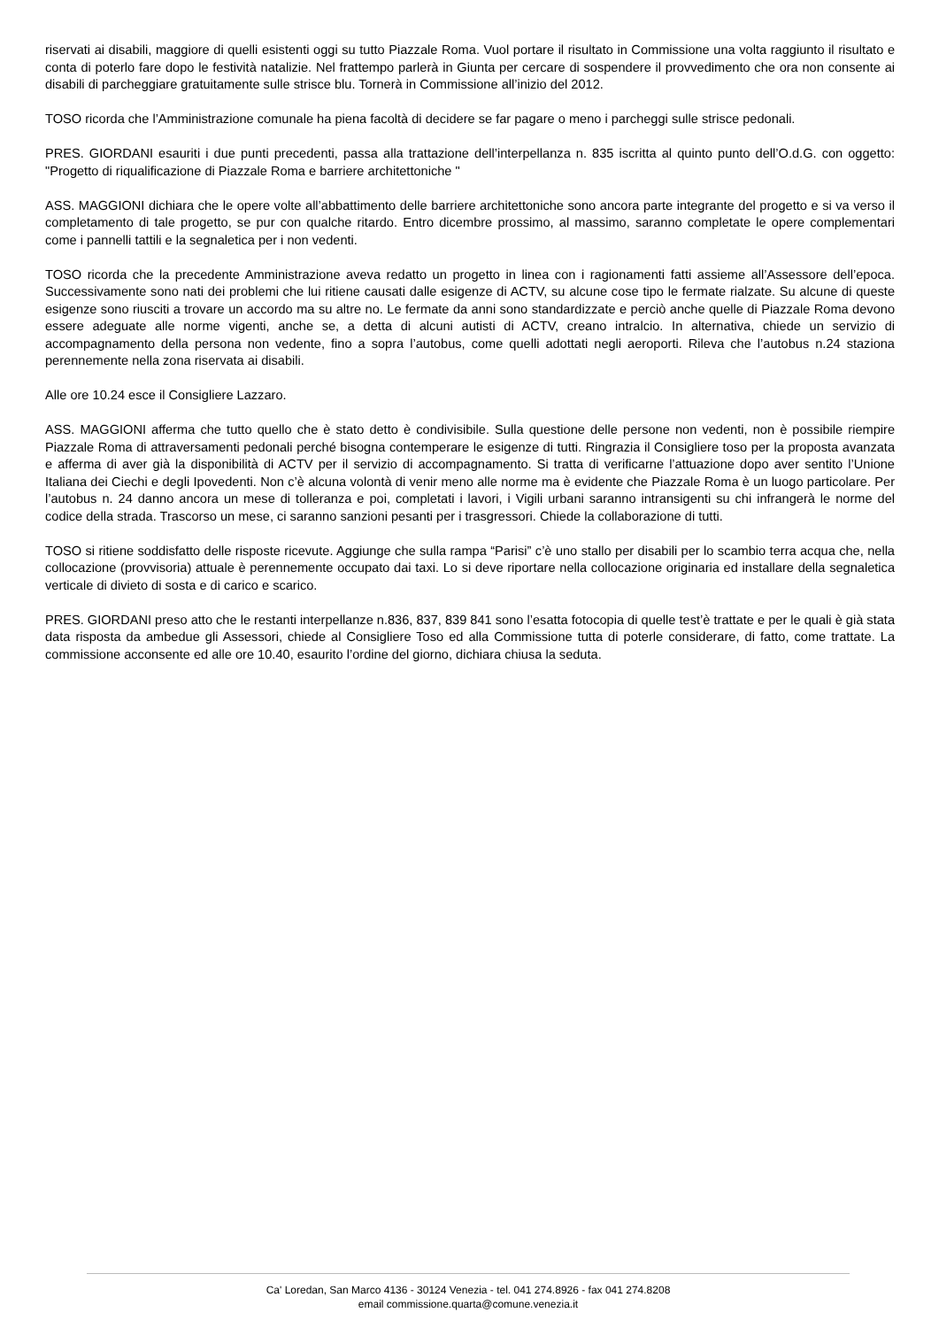riservati ai disabili, maggiore di quelli esistenti oggi su tutto Piazzale Roma. Vuol portare il risultato in Commissione una volta raggiunto il risultato e conta di poterlo fare dopo le festività natalizie. Nel frattempo parlerà in Giunta per cercare di sospendere il provvedimento che ora non consente ai disabili di parcheggiare gratuitamente sulle strisce blu. Tornerà in Commissione all’inizio del 2012.
TOSO ricorda che l’Amministrazione comunale ha piena facoltà di decidere se far pagare o meno i parcheggi sulle strisce pedonali.
PRES. GIORDANI esauriti i due punti precedenti, passa alla trattazione dell’interpellanza n. 835 iscritta al quinto punto dell’O.d.G. con oggetto: "Progetto di riqualificazione di Piazzale Roma e barriere architettoniche "
ASS. MAGGIONI dichiara che le opere volte all’abbattimento delle barriere architettoniche sono ancora parte integrante del progetto e si va verso il completamento di tale progetto, se pur con qualche ritardo. Entro dicembre prossimo, al massimo, saranno completate le opere complementari come i pannelli tattili e la segnaletica per i non vedenti.
TOSO ricorda che la precedente Amministrazione aveva redatto un progetto in linea con i ragionamenti fatti assieme all’Assessore dell’epoca. Successivamente sono nati dei problemi che lui ritiene causati dalle esigenze di ACTV, su alcune cose tipo le fermate rialzate. Su alcune di queste esigenze sono riusciti a trovare un accordo ma su altre no. Le fermate da anni sono standardizzate e perciò anche quelle di Piazzale Roma devono essere adeguate alle norme vigenti, anche se, a detta di alcuni autisti di ACTV, creano intralcio. In alternativa, chiede un servizio di accompagnamento della persona non vedente, fino a sopra l’autobus, come quelli adottati negli aeroporti. Rileva che l’autobus n.24 staziona perennemente nella zona riservata ai disabili.
Alle ore 10.24 esce il Consigliere Lazzaro.
ASS. MAGGIONI afferma che tutto quello che è stato detto è condivisibile. Sulla questione delle persone non vedenti, non è possibile riempire Piazzale Roma di attraversamenti pedonali perché bisogna contemperare le esigenze di tutti. Ringrazia il Consigliere toso per la proposta avanzata e afferma di aver già la disponibilità di ACTV per il servizio di accompagnamento. Si tratta di verificarne l’attuazione dopo aver sentito l’Unione Italiana dei Ciechi e degli Ipovedenti. Non c’è alcuna volontà di venir meno alle norme ma è evidente che Piazzale Roma è un luogo particolare. Per l’autobus n. 24 danno ancora un mese di tolleranza e poi, completati i lavori, i Vigili urbani saranno intransigenti su chi infrangerà le norme del codice della strada. Trascorso un mese, ci saranno sanzioni pesanti per i trasgressori. Chiede la collaborazione di tutti.
TOSO si ritiene soddisfatto delle risposte ricevute. Aggiunge che sulla rampa “Parisi” c’è uno stallo per disabili per lo scambio terra acqua che, nella collocazione (provvisoria) attuale è perennemente occupato dai taxi. Lo si deve riportare nella collocazione originaria ed installare della segnaletica verticale di divieto di sosta e di carico e scarico.
PRES. GIORDANI preso atto che le restanti interpellanze n.836, 837, 839 841 sono l’esatta fotocopia di quelle test’è trattate e per le quali è già stata data risposta da ambedue gli Assessori, chiede al Consigliere Toso ed alla Commissione tutta di poterle considerare, di fatto, come trattate. La commissione acconsente ed alle ore 10.40, esaurito l’ordine del giorno, dichiara chiusa la seduta.
Ca' Loredan, San Marco 4136 - 30124 Venezia - tel. 041 274.8926 - fax 041 274.8208
email commissione.quarta@comune.venezia.it